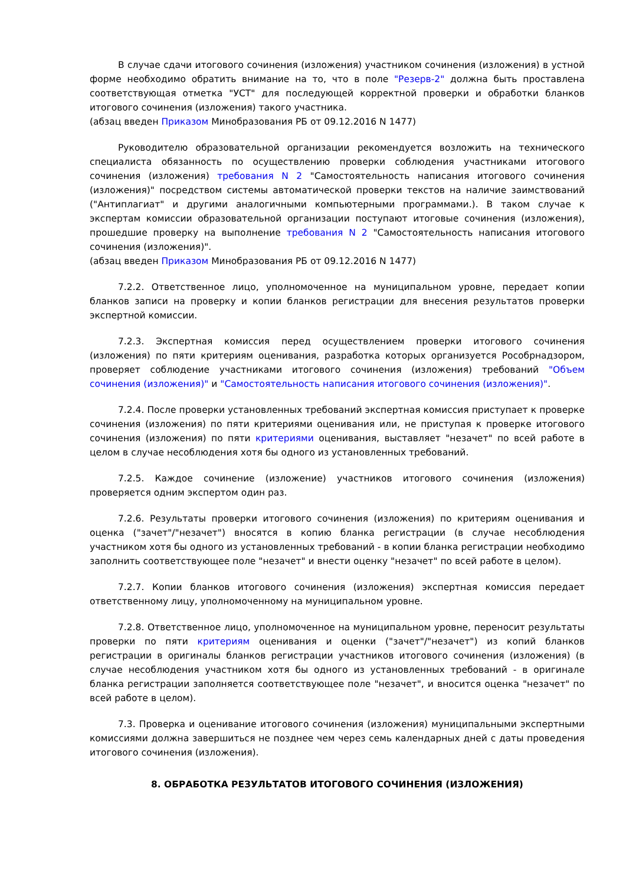В случае сдачи итогового сочинения (изложения) участником сочинения (изложения) в устной форме необходимо обратить внимание на то, что в поле "Резерв-2" должна быть проставлена соответствующая отметка "УСТ" для последующей корректной проверки и обработки бланков итогового сочинения (изложения) такого участника.
(абзац введен Приказом Минобразования РБ от 09.12.2016 N 1477)
Руководителю образовательной организации рекомендуется возложить на технического специалиста обязанность по осуществлению проверки соблюдения участниками итогового сочинения (изложения) требования N 2 "Самостоятельность написания итогового сочинения (изложения)" посредством системы автоматической проверки текстов на наличие заимствований ("Антиплагиат" и другими аналогичными компьютерными программами.). В таком случае к экспертам комиссии образовательной организации поступают итоговые сочинения (изложения), прошедшие проверку на выполнение требования N 2 "Самостоятельность написания итогового сочинения (изложения)".
(абзац введен Приказом Минобразования РБ от 09.12.2016 N 1477)
7.2.2. Ответственное лицо, уполномоченное на муниципальном уровне, передает копии бланков записи на проверку и копии бланков регистрации для внесения результатов проверки экспертной комиссии.
7.2.3. Экспертная комиссия перед осуществлением проверки итогового сочинения (изложения) по пяти критериям оценивания, разработка которых организуется Рособрнадзором, проверяет соблюдение участниками итогового сочинения (изложения) требований "Объем сочинения (изложения)" и "Самостоятельность написания итогового сочинения (изложения)".
7.2.4. После проверки установленных требований экспертная комиссия приступает к проверке сочинения (изложения) по пяти критериями оценивания или, не приступая к проверке итогового сочинения (изложения) по пяти критериями оценивания, выставляет "незачет" по всей работе в целом в случае несоблюдения хотя бы одного из установленных требований.
7.2.5. Каждое сочинение (изложение) участников итогового сочинения (изложения) проверяется одним экспертом один раз.
7.2.6. Результаты проверки итогового сочинения (изложения) по критериям оценивания и оценка ("зачет"/"незачет") вносятся в копию бланка регистрации (в случае несоблюдения участником хотя бы одного из установленных требований - в копии бланка регистрации необходимо заполнить соответствующее поле "незачет" и внести оценку "незачет" по всей работе в целом).
7.2.7. Копии бланков итогового сочинения (изложения) экспертная комиссия передает ответственному лицу, уполномоченному на муниципальном уровне.
7.2.8. Ответственное лицо, уполномоченное на муниципальном уровне, переносит результаты проверки по пяти критериям оценивания и оценки ("зачет"/"незачет") из копий бланков регистрации в оригиналы бланков регистрации участников итогового сочинения (изложения) (в случае несоблюдения участником хотя бы одного из установленных требований - в оригинале бланка регистрации заполняется соответствующее поле "незачет", и вносится оценка "незачет" по всей работе в целом).
7.3. Проверка и оценивание итогового сочинения (изложения) муниципальными экспертными комиссиями должна завершиться не позднее чем через семь календарных дней с даты проведения итогового сочинения (изложения).
8. ОБРАБОТКА РЕЗУЛЬТАТОВ ИТОГОВОГО СОЧИНЕНИЯ (ИЗЛОЖЕНИЯ)